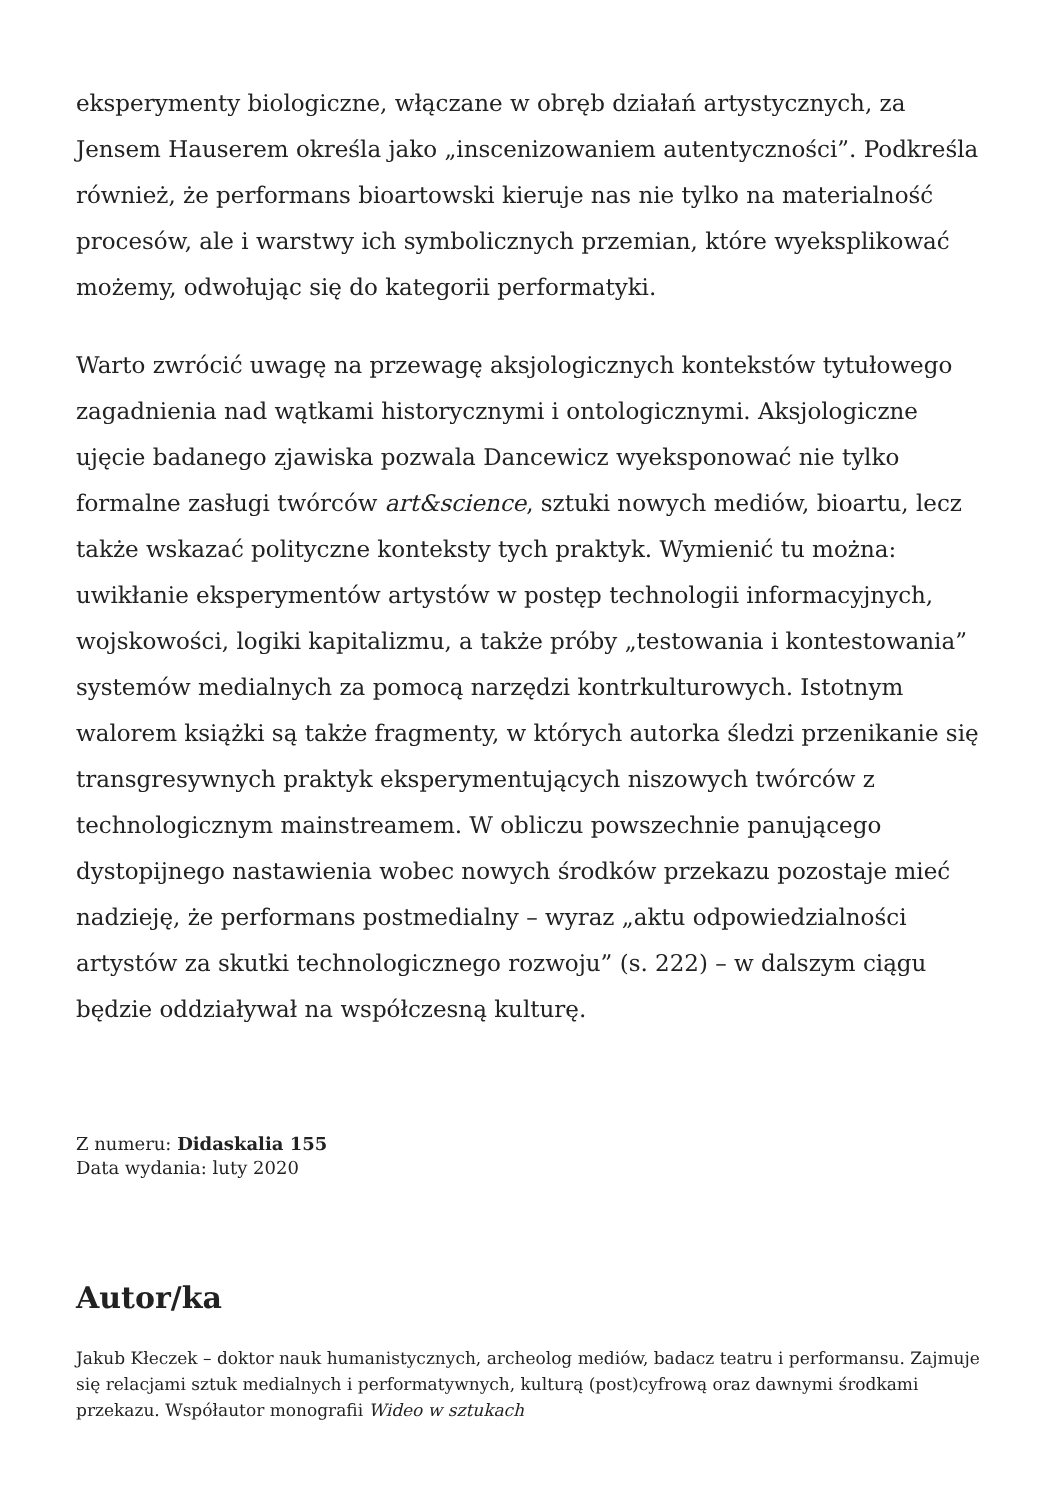eksperymenty biologiczne, włączane w obręb działań artystycznych, za Jensem Hauserem określa jako „inscenizowaniem autentyczności”. Podkreśla również, że performans bioartowski kieruje nas nie tylko na materialność procesów, ale i warstwy ich symbolicznych przemian, które wyeksplikować możemy, odwołując się do kategorii performatyki.
Warto zwrócić uwagę na przewagę aksjologicznych kontekstów tytułowego zagadnienia nad wątkami historycznymi i ontologicznymi. Aksjologiczne ujęcie badanego zjawiska pozwala Dancewicz wyeksponować nie tylko formalne zasługi twórców art&science, sztuki nowych mediów, bioartu, lecz także wskazać polityczne konteksty tych praktyk. Wymienić tu można: uwikłanie eksperymentów artystów w postęp technologii informacyjnych, wojskowości, logiki kapitalizmu, a także próby „testowania i kontestowania” systemów medialnych za pomocą narzędzi kontrkulturowych. Istotnym walorem książki są także fragmenty, w których autorka śledzi przenikanie się transgresywnych praktyk eksperymentujących niszowych twórców z technologicznym mainstreamem. W obliczu powszechnie panującego dystopijnego nastawienia wobec nowych środków przekazu pozostaje mieć nadzieję, że performans postmedialny – wyraz „aktu odpowiedzialności artystów za skutki technologicznego rozwoju” (s. 222) – w dalszym ciągu będzie oddziaływał na współczesną kulturę.
Z numeru: Didaskalia 155
Data wydania: luty 2020
Autor/ka
Jakub Kłeczek – doktor nauk humanistycznych, archeolog mediów, badacz teatru i performansu. Zajmuje się relacjami sztuk medialnych i performatywnych, kulturą (post)cyfrową oraz dawnymi środkami przekazu. Współautor monografii Wideo w sztukach